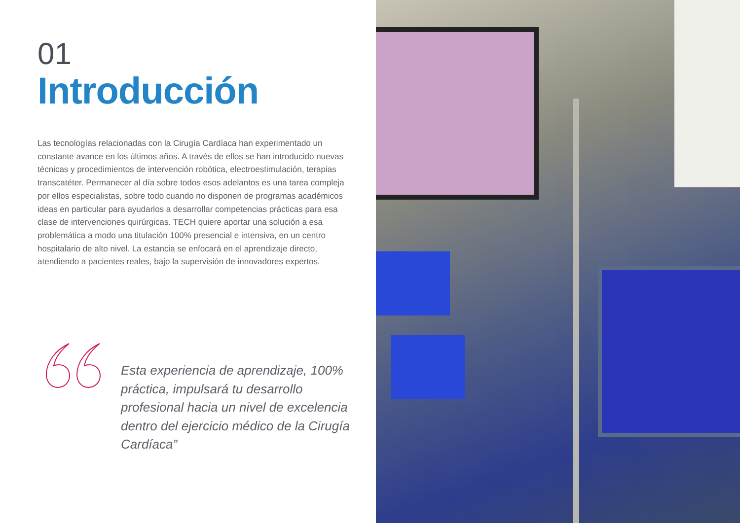01
Introducción
Las tecnologías relacionadas con la Cirugía Cardíaca han experimentado un constante avance en los últimos años. A través de ellos se han introducido nuevas técnicas y procedimientos de intervención robótica, electroestimulación, terapias transcatéter. Permanecer al día sobre todos esos adelantos es una tarea compleja por ellos especialistas, sobre todo cuando no disponen de programas académicos ideas en particular para ayudarlos a desarrollar competencias prácticas para esa clase de intervenciones quirúrgicas. TECH quiere aportar una solución a esa problemática a modo una titulación 100% presencial e intensiva, en un centro hospitalario de alto nivel. La estancia se enfocará en el aprendizaje directo, atendiendo a pacientes reales, bajo la supervisión de innovadores expertos.
Esta experiencia de aprendizaje, 100% práctica, impulsará tu desarrollo profesional hacia un nivel de excelencia dentro del ejercicio médico de la Cirugía Cardíaca”